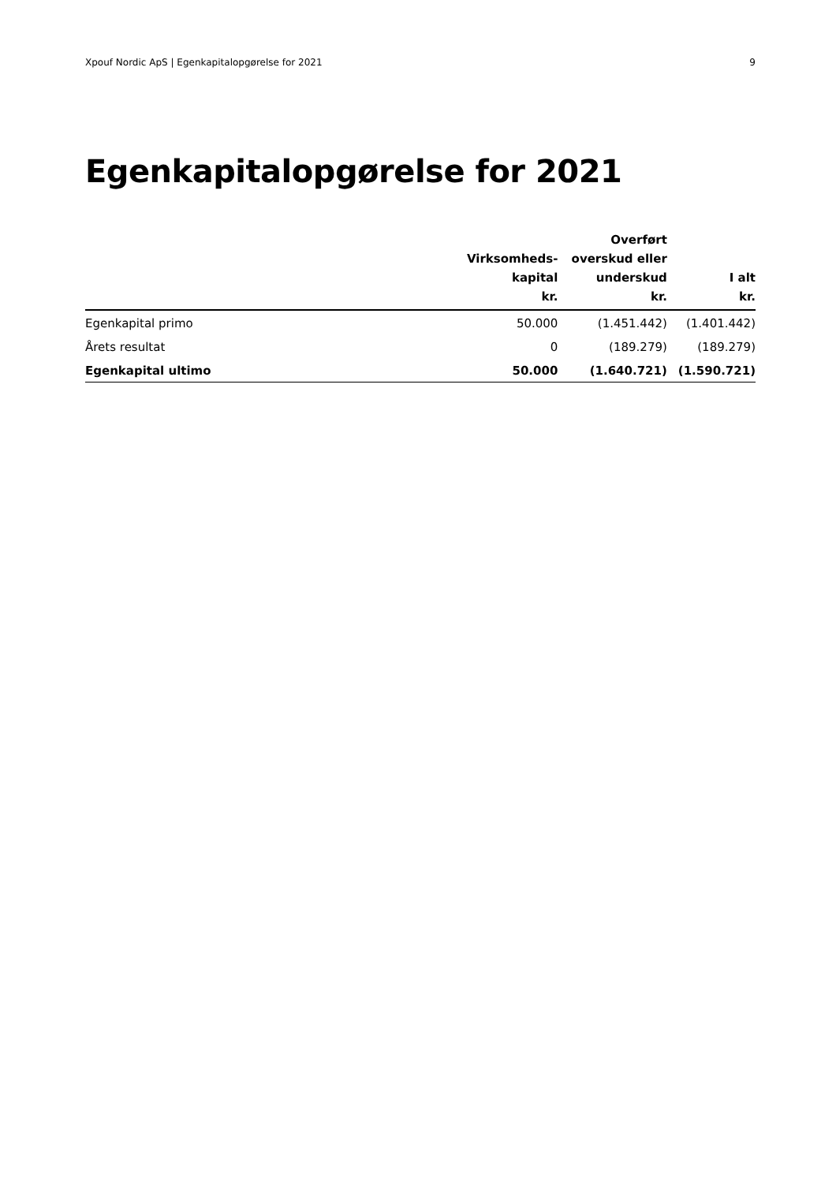Xpouf Nordic ApS | Egenkapitalopgørelse for 2021 9
Egenkapitalopgørelse for 2021
| | Virksomheds- kapital kr. | Overført overskud eller underskud kr. | I alt kr. |
| --- | --- | --- | --- |
| Egenkapital primo | 50.000 | (1.451.442) | (1.401.442) |
| Årets resultat | 0 | (189.279) | (189.279) |
| Egenkapital ultimo | 50.000 | (1.640.721) | (1.590.721) |